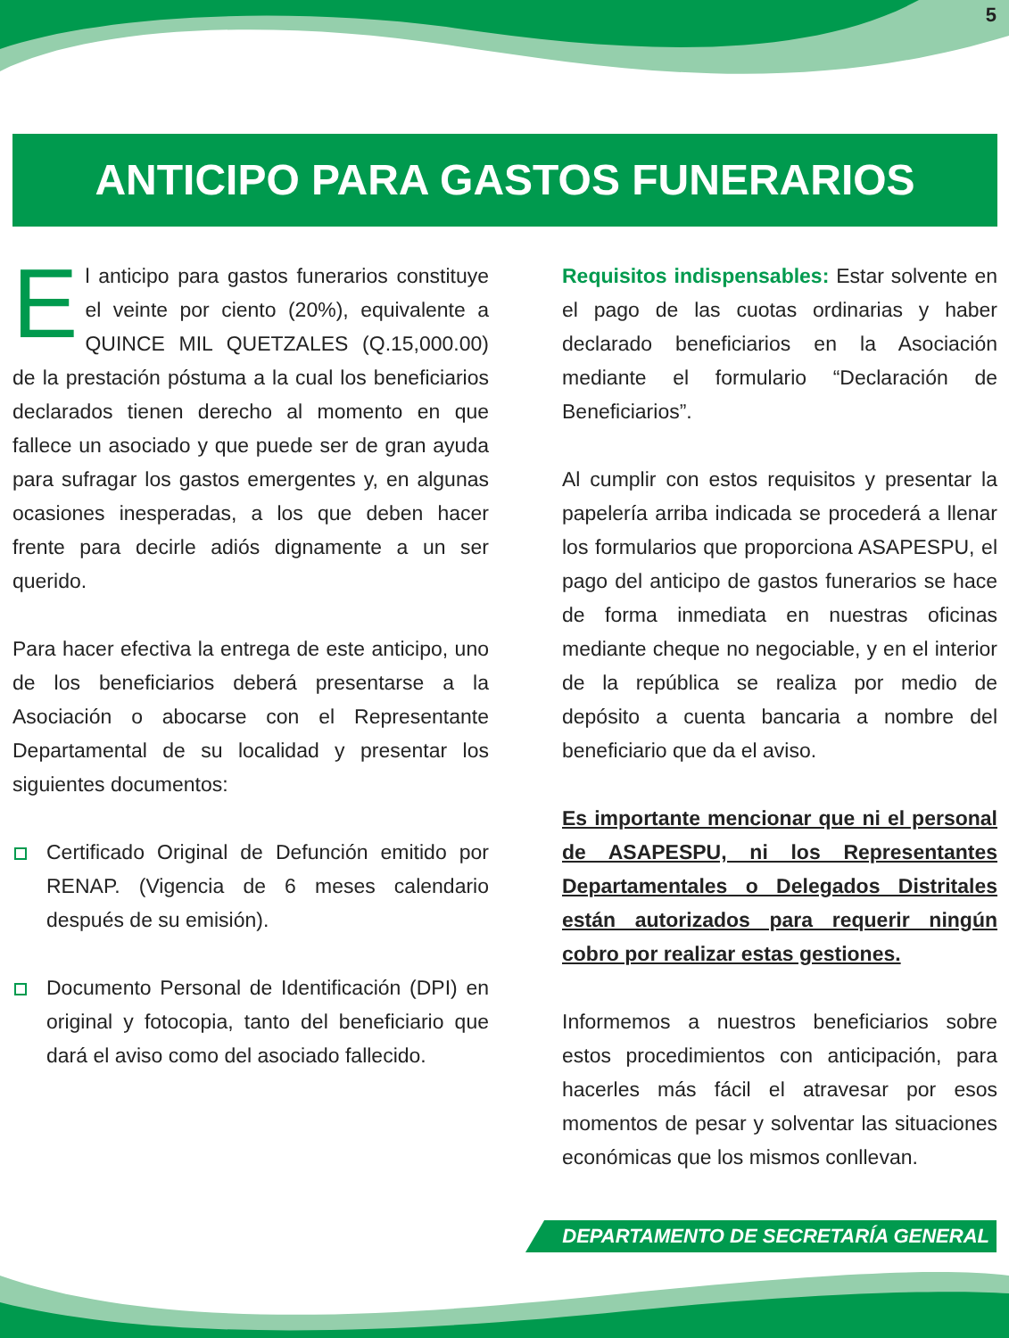5
ANTICIPO PARA GASTOS FUNERARIOS
El anticipo para gastos funerarios constituye el veinte por ciento (20%), equivalente a QUINCE MIL QUETZALES (Q.15,000.00) de la prestación póstuma a la cual los beneficiarios declarados tienen derecho al momento en que fallece un asociado y que puede ser de gran ayuda para sufragar los gastos emergentes y, en algunas ocasiones inesperadas, a los que deben hacer frente para decirle adiós dignamente a un ser querido.
Para hacer efectiva la entrega de este anticipo, uno de los beneficiarios deberá presentarse a la Asociación o abocarse con el Representante Departamental de su localidad y presentar los siguientes documentos:
Certificado Original de Defunción emitido por RENAP. (Vigencia de 6 meses calendario después de su emisión).
Documento Personal de Identificación (DPI) en original y fotocopia, tanto del beneficiario que dará el aviso como del asociado fallecido.
Requisitos indispensables: Estar solvente en el pago de las cuotas ordinarias y haber declarado beneficiarios en la Asociación mediante el formulario “Declaración de Beneficiarios”.
Al cumplir con estos requisitos y presentar la papelería arriba indicada se procederá a llenar los formularios que proporciona ASAPESPU, el pago del anticipo de gastos funerarios se hace de forma inmediata en nuestras oficinas mediante cheque no negociable, y en el interior de la república se realiza por medio de depósito a cuenta bancaria a nombre del beneficiario que da el aviso.
Es importante mencionar que ni el personal de ASAPESPU, ni los Representantes Departamentales o Delegados Distritales están autorizados para requerir ningún cobro por realizar estas gestiones.
Informemos a nuestros beneficiarios sobre estos procedimientos con anticipación, para hacerles más fácil el atravesar por esos momentos de pesar y solventar las situaciones económicas que los mismos conllevan.
DEPARTAMENTO DE SECRETARÍA GENERAL